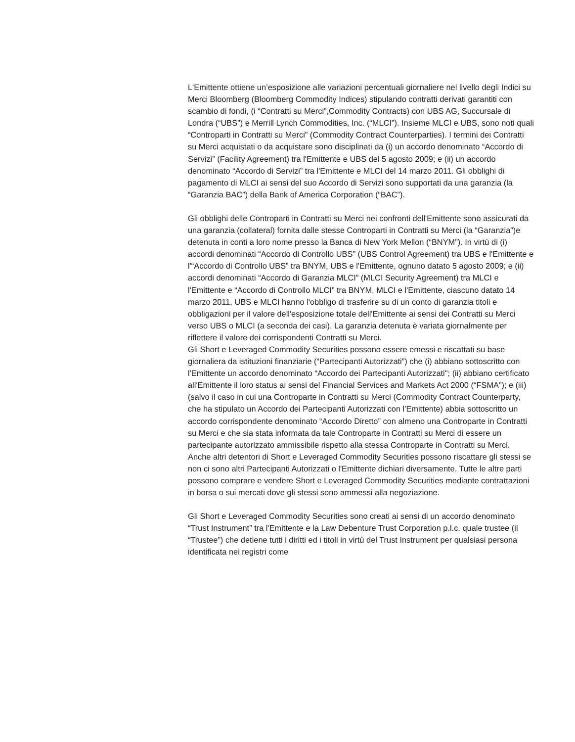L'Emittente ottiene un’esposizione alle variazioni percentuali giornaliere nel livello degli Indici su Merci Bloomberg (Bloomberg Commodity Indices) stipulando contratti derivati garantiti con scambio di fondi, (i “Contratti su Merci”,Commodity Contracts) con UBS AG, Succursale di Londra (“UBS”) e Merrill Lynch Commodities, Inc. (“MLCI”). Insieme MLCI e UBS, sono noti quali “Controparti in Contratti su Merci” (Commodity Contract Counterparties). I termini dei Contratti su Merci acquistati o da acquistare sono disciplinati da (i) un accordo denominato “Accordo di Servizi” (Facility Agreement) tra l'Emittente e UBS del 5 agosto 2009; e (ii) un accordo denominato “Accordo di Servizi” tra l'Emittente e MLCI del 14 marzo 2011. Gli obblighi di pagamento di MLCI ai sensi del suo Accordo di Servizi sono supportati da una garanzia (la “Garanzia BAC”) della Bank of America Corporation (“BAC”).
Gli obblighi delle Controparti in Contratti su Merci nei confronti dell'Emittente sono assicurati da una garanzia (collateral) fornita dalle stesse Controparti in Contratti su Merci (la “Garanzia”)e detenuta in conti a loro nome presso la Banca di New York Mellon (“BNYM”). In virtù di (i) accordi denominati “Accordo di Controllo UBS” (UBS Control Agreement) tra UBS e l'Emittente e l'“Accordo di Controllo UBS” tra BNYM, UBS e l'Emittente, ognuno datato 5 agosto 2009; e (ii) accordi denominati “Accordo di Garanzia MLCI” (MLCI Security Agreement) tra MLCI e l'Emittente e “Accordo di Controllo MLCI” tra BNYM, MLCI e l'Emittente, ciascuno datato 14 marzo 2011, UBS e MLCI hanno l'obbligo di trasferire su di un conto di garanzia titoli e obbligazioni per il valore dell'esposizione totale dell'Emittente ai sensi dei Contratti su Merci verso UBS o MLCI (a seconda dei casi). La garanzia detenuta è variata giornalmente per riflettere il valore dei corrispondenti Contratti su Merci.
Gli Short e Leveraged Commodity Securities possono essere emessi e riscattati su base giornaliera da istituzioni finanziarie (“Partecipanti Autorizzati”) che (i) abbiano sottoscritto con l'Emittente un accordo denominato “Accordo dei Partecipanti Autorizzati"; (ii) abbiano certificato all'Emittente il loro status ai sensi del Financial Services and Markets Act 2000 (“FSMA”); e (iii) (salvo il caso in cui una Controparte in Contratti su Merci (Commodity Contract Counterparty, che ha stipulato un Accordo dei Partecipanti Autorizzati con l'Emittente) abbia sottoscritto un accordo corrispondente denominato “Accordo Diretto” con almeno una Controparte in Contratti su Merci e che sia stata informata da tale Controparte in Contratti su Merci di essere un partecipante autorizzato ammissibile rispetto alla stessa Controparte in Contratti su Merci. Anche altri detentori di Short e Leveraged Commodity Securities possono riscattare gli stessi se non ci sono altri Partecipanti Autorizzati o l'Emittente dichiari diversamente. Tutte le altre parti possono comprare e vendere Short e Leveraged Commodity Securities mediante contrattazioni in borsa o sui mercati dove gli stessi sono ammessi alla negoziazione.
Gli Short e Leveraged Commodity Securities sono creati ai sensi di un accordo denominato “Trust Instrument” tra l'Emittente e la Law Debenture Trust Corporation p.l.c. quale trustee (il “Trustee”) che detiene tutti i diritti ed i titoli in virtù del Trust Instrument per qualsiasi persona identificata nei registri come